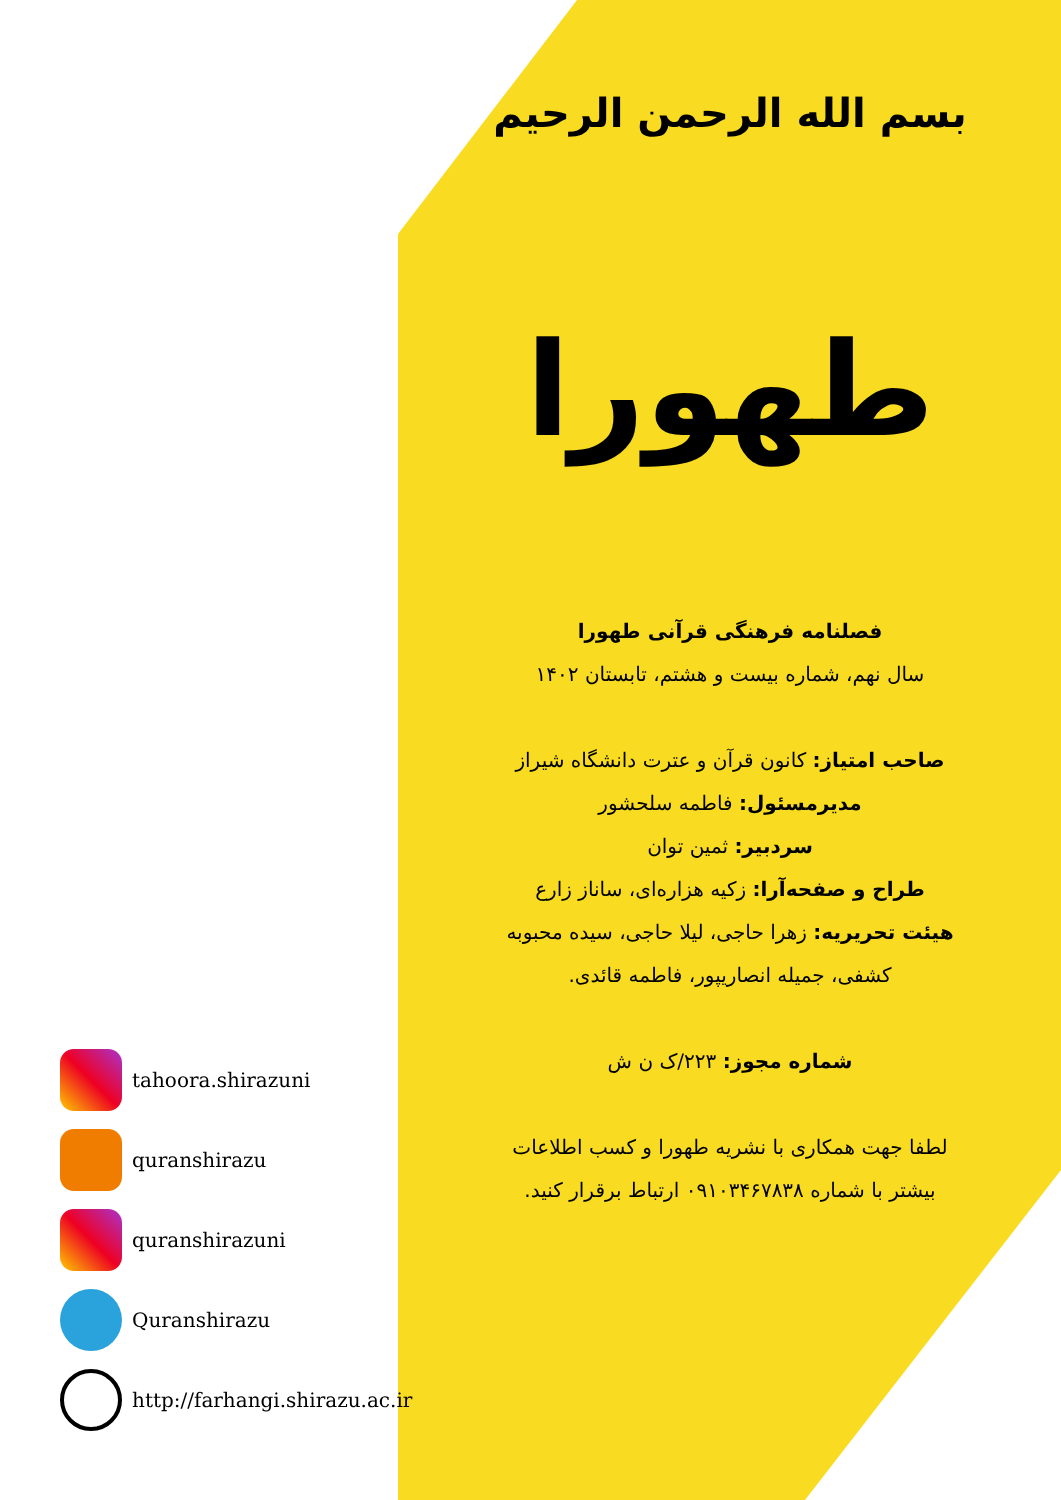بسم الله الرحمن الرحیم
طهورا
فصلنامه فرهنگی قرآنی طهورا
سال نهم، شماره بیست و هشتم، تابستان ۱۴۰۲
صاحب امتیاز: کانون قرآن و عترت دانشگاه شیراز
مدیرمسئول: فاطمه سلحشور
سردبیر: ثمین توان
طراح و صفحه‌آرا: زکیه هزاره‌ای، ساناز زارع
هیئت تحریریه: زهرا حاجی، لیلا حاجی، سیده محبوبه
کشفی، جمیله انصاریپور، فاطمه قائدی.
شماره مجوز: ۲۲۳/ک ن ش
لطفا جهت همکاری با نشریه طهورا و کسب اطلاعات
بیشتر با شماره ۰۹۱۰۳۴۶۷۸۳۸ ارتباط برقرار کنید.
tahoora.shirazuni
quranshirazu
quranshirazuni
Quranshirazu
http://farhangi.shirazu.ac.ir